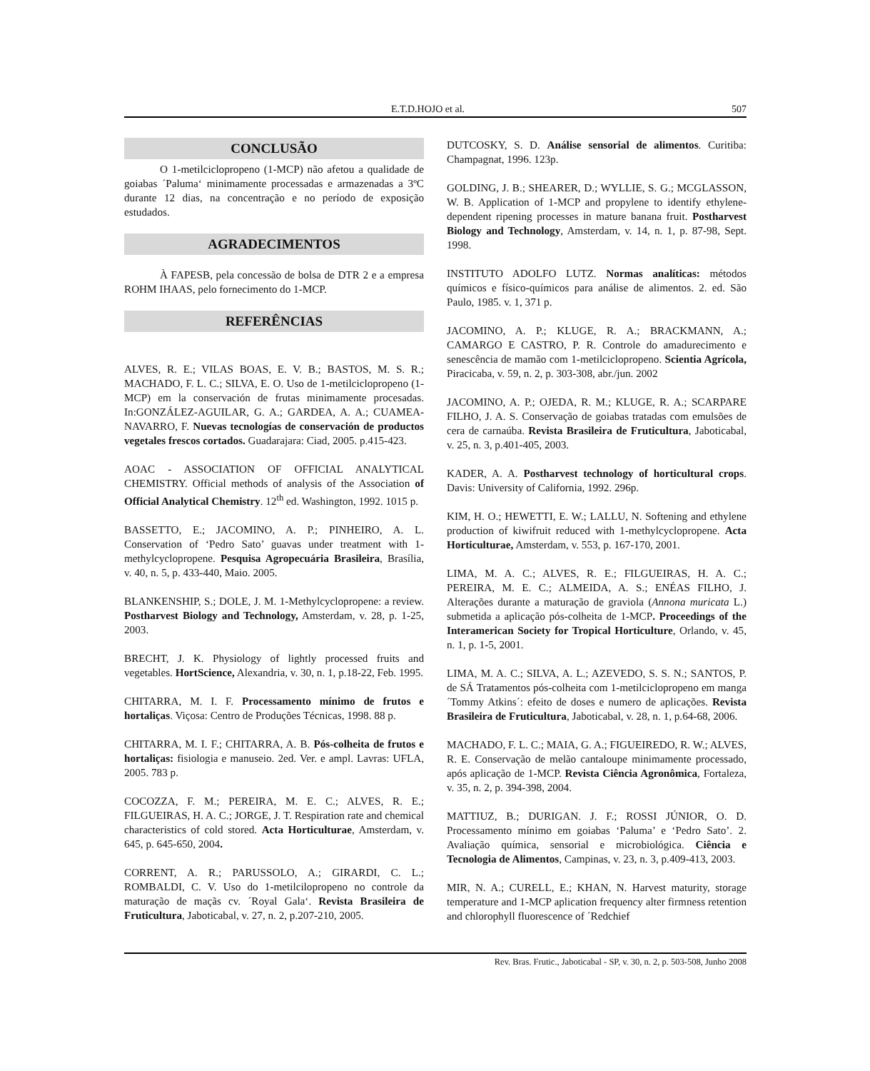E.T.D.HOJO et al. 507
CONCLUSÃO
O 1-metilciclopropeno (1-MCP) não afetou a qualidade de goiabas ´Paluma‘ minimamente processadas e armazenadas a 3ºC durante 12 dias, na concentração e no período de exposição estudados.
AGRADECIMENTOS
À FAPESB, pela concessão de bolsa de DTR 2 e a empresa ROHM IHAAS, pelo fornecimento do 1-MCP.
REFERÊNCIAS
ALVES, R. E.; VILAS BOAS, E. V. B.; BASTOS, M. S. R.; MACHADO, F. L. C.; SILVA, E. O. Uso de 1-metilciclopropeno (1-MCP) em la conservación de frutas minimamente procesadas. In:GONZÁLEZ-AGUILAR, G. A.; GARDEA, A. A.; CUAMEA-NAVARRO, F. Nuevas tecnologías de conservación de productos vegetales frescos cortados. Guadarajara: Ciad, 2005. p.415-423.
AOAC - ASSOCIATION OF OFFICIAL ANALYTICAL CHEMISTRY. Official methods of analysis of the Association of Official Analytical Chemistry. 12<sup>th</sup> ed. Washington, 1992. 1015 p.
BASSETTO, E.; JACOMINO, A. P.; PINHEIRO, A. L. Conservation of ‘Pedro Sato’ guavas under treatment with 1-methylcyclopropene. Pesquisa Agropecuária Brasileira, Brasília, v. 40, n. 5, p. 433-440, Maio. 2005.
BLANKENSHIP, S.; DOLE, J. M. 1-Methylcyclopropene: a review. Postharvest Biology and Technology, Amsterdam, v. 28, p. 1-25, 2003.
BRECHT, J. K. Physiology of lightly processed fruits and vegetables. HortScience, Alexandria, v. 30, n. 1, p.18-22, Feb. 1995.
CHITARRA, M. I. F. Processamento mínimo de frutos e hortaliças. Viçosa: Centro de Produções Técnicas, 1998. 88 p.
CHITARRA, M. I. F.; CHITARRA, A. B. Pós-colheita de frutos e hortaliças: fisiologia e manuseio. 2ed. Ver. e ampl. Lavras: UFLA, 2005. 783 p.
COCOZZA, F. M.; PEREIRA, M. E. C.; ALVES, R. E.; FILGUEIRAS, H. A. C.; JORGE, J. T. Respiration rate and chemical characteristics of cold stored. Acta Horticulturae, Amsterdam, v. 645, p. 645-650, 2004.
CORRENT, A. R.; PARUSSOLO, A.; GIRARDI, C. L.; ROMBALDI, C. V. Uso do 1-metilcilopropeno no controle da maturação de maçãs cv. ´Royal Gala‘. Revista Brasileira de Fruticultura, Jaboticabal, v. 27, n. 2, p.207-210, 2005.
DUTCOSKY, S. D. Análise sensorial de alimentos. Curitiba: Champagnat, 1996. 123p.
GOLDING, J. B.; SHEARER, D.; WYLLIE, S. G.; MCGLASSON, W. B. Application of 1-MCP and propylene to identify ethylene-dependent ripening processes in mature banana fruit. Postharvest Biology and Technology, Amsterdam, v. 14, n. 1, p. 87-98, Sept. 1998.
INSTITUTO ADOLFO LUTZ. Normas analíticas: métodos químicos e físico-químicos para análise de alimentos. 2. ed. São Paulo, 1985. v. 1, 371 p.
JACOMINO, A. P.; KLUGE, R. A.; BRACKMANN, A.; CAMARGO E CASTRO, P. R. Controle do amadurecimento e senescência de mamão com 1-metilciclopropeno. Scientia Agrícola, Piracicaba, v. 59, n. 2, p. 303-308, abr./jun. 2002
JACOMINO, A. P.; OJEDA, R. M.; KLUGE, R. A.; SCARPARE FILHO, J. A. S. Conservação de goiabas tratadas com emulsões de cera de carnaúba. Revista Brasileira de Fruticultura, Jaboticabal, v. 25, n. 3, p.401-405, 2003.
KADER, A. A. Postharvest technology of horticultural crops. Davis: University of California, 1992. 296p.
KIM, H. O.; HEWETTI, E. W.; LALLU, N. Softening and ethylene production of kiwifruit reduced with 1-methylcyclopropene. Acta Horticulturae, Amsterdam, v. 553, p. 167-170, 2001.
LIMA, M. A. C.; ALVES, R. E.; FILGUEIRAS, H. A. C.; PEREIRA, M. E. C.; ALMEIDA, A. S.; ENÉAS FILHO, J. Alterações durante a maturação de graviola (Annona muricata L.) submetida a aplicação pós-colheita de 1-MCP. Proceedings of the Interamerican Society for Tropical Horticulture, Orlando, v. 45, n. 1, p. 1-5, 2001.
LIMA, M. A. C.; SILVA, A. L.; AZEVEDO, S. S. N.; SANTOS, P. de SÁ Tratamentos pós-colheita com 1-metilciclopropeno em manga ´Tommy Atkins´: efeito de doses e numero de aplicações. Revista Brasileira de Fruticultura, Jaboticabal, v. 28, n. 1, p.64-68, 2006.
MACHADO, F. L. C.; MAIA, G. A.; FIGUEIREDO, R. W.; ALVES, R. E. Conservação de melão cantaloupe minimamente processado, após aplicação de 1-MCP. Revista Ciência Agronômica, Fortaleza, v. 35, n. 2, p. 394-398, 2004.
MATTIUZ, B.; DURIGAN. J. F.; ROSSI JÚNIOR, O. D. Processamento mínimo em goiabas ‘Paluma’ e ‘Pedro Sato’. 2. Avaliação química, sensorial e microbiológica. Ciência e Tecnologia de Alimentos, Campinas, v. 23, n. 3, p.409-413, 2003.
MIR, N. A.; CURELL, E.; KHAN, N. Harvest maturity, storage temperature and 1-MCP aplication frequency alter firmness retention and chlorophyll fluorescence of ´Redchief
Rev. Bras. Frutic., Jaboticabal - SP, v. 30, n. 2, p. 503-508, Junho 2008